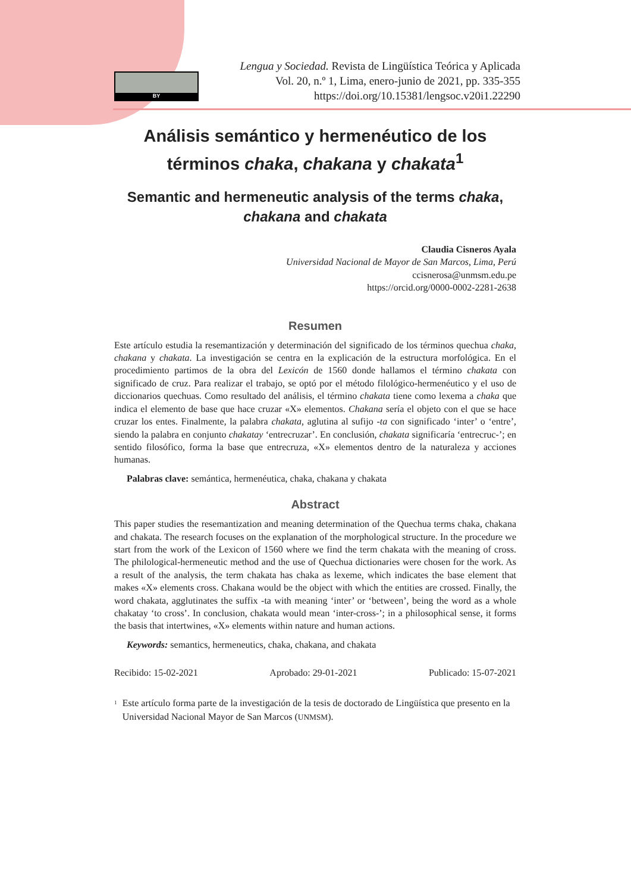BY
Lengua y Sociedad. Revista de Lingüística Teórica y Aplicada
Vol. 20, n.º 1, Lima, enero-junio de 2021, pp. 335-355
https://doi.org/10.15381/lengsoc.v20i1.22290
Análisis semántico y hermenéutico de los términos chaka, chakana y chakata<sup>1</sup>
Semantic and hermeneutic analysis of the terms chaka, chakana and chakata
Claudia Cisneros Ayala
Universidad Nacional de Mayor de San Marcos, Lima, Perú
ccisnerosa@unmsm.edu.pe
https://orcid.org/0000-0002-2281-2638
Resumen
Este artículo estudia la resemantización y determinación del significado de los términos quechua chaka, chakana y chakata. La investigación se centra en la explicación de la estructura morfológica. En el procedimiento partimos de la obra del Lexicón de 1560 donde hallamos el término chakata con significado de cruz. Para realizar el trabajo, se optó por el método filológico-hermenéutico y el uso de diccionarios quechuas. Como resultado del análisis, el término chakata tiene como lexema a chaka que indica el elemento de base que hace cruzar «X» elementos. Chakana sería el objeto con el que se hace cruzar los entes. Finalmente, la palabra chakata, aglutina al sufijo -ta con significado ‘inter’ o ‘entre’, siendo la palabra en conjunto chakatay ‘entrecruzar’. En conclusión, chakata significaría ‘entrecruc-’; en sentido filosófico, forma la base que entrecruza, «X» elementos dentro de la naturaleza y acciones humanas.
Palabras clave: semántica, hermenéutica, chaka, chakana y chakata
Abstract
This paper studies the resemantization and meaning determination of the Quechua terms chaka, chakana and chakata. The research focuses on the explanation of the morphological structure. In the procedure we start from the work of the Lexicon of 1560 where we find the term chakata with the meaning of cross. The philological-hermeneutic method and the use of Quechua dictionaries were chosen for the work. As a result of the analysis, the term chakata has chaka as lexeme, which indicates the base element that makes «X» elements cross. Chakana would be the object with which the entities are crossed. Finally, the word chakata, agglutinates the suffix -ta with meaning ‘inter’ or ‘between’, being the word as a whole chakatay ‘to cross’. In conclusion, chakata would mean ‘inter-cross-’; in a philosophical sense, it forms the basis that intertwines, «X» elements within nature and human actions.
Keywords: semantics, hermeneutics, chaka, chakana, and chakata
Recibido: 15-02-2021 Aprobado: 29-01-2021 Publicado: 15-07-2021
<sup>1</sup> Este artículo forma parte de la investigación de la tesis de doctorado de Lingüística que presento en la Universidad Nacional Mayor de San Marcos (UNMSM).